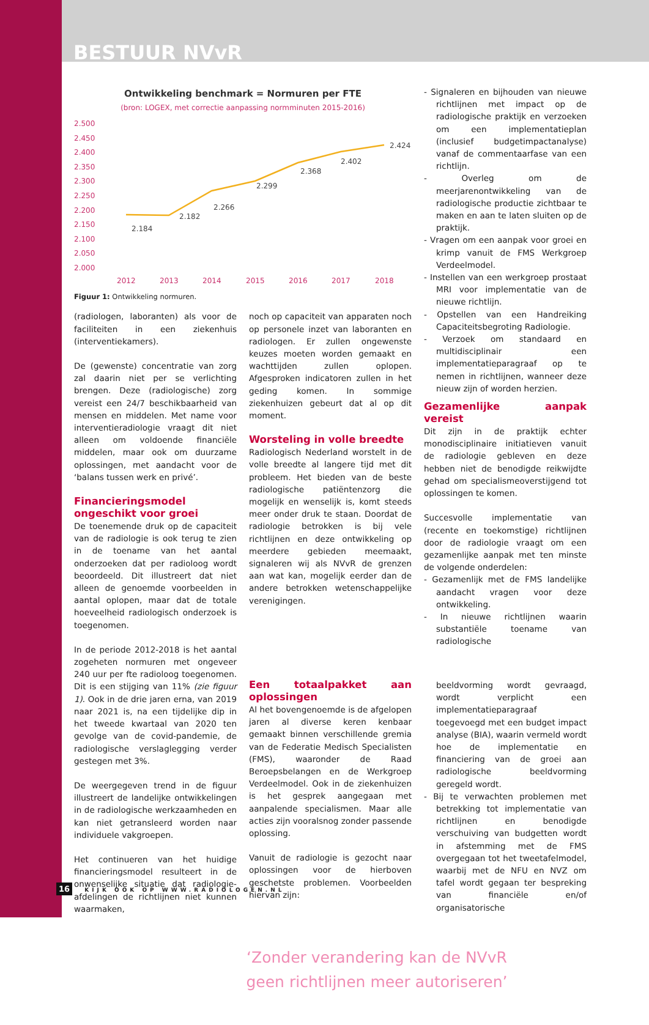BESTUUR NVvR
Ontwikkeling benchmark = Normuren per FTE
(bron: LOGEX, met correctie aanpassing normminuten 2015-2016)
2.500
2.450
2.400
2.350
2.300
2.250
2.200
2.150
2.100
2.050
2.000
2012
2013
2014
2015
2016
2017
2018
2.184
2.182
2.266
2.299
2.368
2.402
2.424
Figuur 1: Ontwikkeling normuren.
(radiologen, laboranten) als voor de faciliteiten in een ziekenhuis (interventiekamers).
De (gewenste) concentratie van zorg zal daarin niet per se verlichting brengen. Deze (radiologische) zorg vereist een 24/7 beschikbaarheid van mensen en middelen. Met name voor interventieradiologie vraagt dit niet alleen om voldoende financiële middelen, maar ook om duurzame oplossingen, met aandacht voor de ‘balans tussen werk en privé’.
Financieringsmodel ongeschikt voor groei
De toenemende druk op de capaciteit van de radiologie is ook terug te zien in de toename van het aantal onderzoeken dat per radioloog wordt beoordeeld. Dit illustreert dat niet alleen de genoemde voorbeelden in aantal oplopen, maar dat de totale hoeveelheid radiologisch onderzoek is toegenomen.
In de periode 2012-2018 is het aantal zogeheten normuren met ongeveer 240 uur per fte radioloog toegenomen. Dit is een stijging van 11% (zie figuur 1). Ook in de drie jaren erna, van 2019 naar 2021 is, na een tijdelijke dip in het tweede kwartaal van 2020 ten gevolge van de covid-pandemie, de radiologische verslaglegging verder gestegen met 3%.
De weergegeven trend in de figuur illustreert de landelijke ontwikkelingen in de radiologische werkzaamheden en kan niet getransleerd worden naar individuele vakgroepen.
Het continueren van het huidige financieringsmodel resulteert in de onwenselijke situatie dat radiologie-afdelingen de richtlijnen niet kunnen waarmaken,
noch op capaciteit van apparaten noch op personele inzet van laboranten en radiologen. Er zullen ongewenste keuzes moeten worden gemaakt en wachttijden zullen oplopen. Afgesproken indicatoren zullen in het geding komen. In sommige ziekenhuizen gebeurt dat al op dit moment.
Worsteling in volle breedte
Radiologisch Nederland worstelt in de volle breedte al langere tijd met dit probleem. Het bieden van de beste radiologische patiëntenzorg die mogelijk en wenselijk is, komt steeds meer onder druk te staan. Doordat de radiologie betrokken is bij vele richtlijnen en deze ontwikkeling op meerdere gebieden meemaakt, signaleren wij als NVvR de grenzen aan wat kan, mogelijk eerder dan de andere betrokken wetenschappelijke verenigingen.
- Signaleren en bijhouden van nieuwe richtlijnen met impact op de radiologische praktijk en verzoeken om een implementatieplan (inclusief budgetimpactanalyse) vanaf de commentaarfase van een richtlijn.
- Overleg om de meerjarenontwikkeling van de radiologische productie zichtbaar te maken en aan te laten sluiten op de praktijk.
- Vragen om een aanpak voor groei en krimp vanuit de FMS Werkgroep Verdeelmodel.
- Instellen van een werkgroep prostaat MRI voor implementatie van de nieuwe richtlijn.
- Opstellen van een Handreiking Capaciteitsbegroting Radiologie.
- Verzoek om standaard en multidisciplinair een implementatieparagraaf op te nemen in richtlijnen, wanneer deze nieuw zijn of worden herzien.
Gezamenlijke aanpak vereist
Dit zijn in de praktijk echter monodisciplinaire initiatieven vanuit de radiologie gebleven en deze hebben niet de benodigde reikwijdte gehad om specialismeoverstijgend tot oplossingen te komen.
Succesvolle implementatie van (recente en toekomstige) richtlijnen door de radiologie vraagt om een gezamenlijke aanpak met ten minste de volgende onderdelen:
- Gezamenlijk met de FMS landelijke aandacht vragen voor deze ontwikkeling.
- In nieuwe richtlijnen waarin substantiële toename van radiologische
‘Zonder verandering kan de NVvR
geen richtlijnen meer autoriseren’
Een totaalpakket aan oplossingen
Al het bovengenoemde is de afgelopen jaren al diverse keren kenbaar gemaakt binnen verschillende gremia van de Federatie Medisch Specialisten (FMS), waaronder de Raad Beroepsbelangen en de Werkgroep Verdeelmodel. Ook in de ziekenhuizen is het gesprek aangegaan met aanpalende specialismen. Maar alle acties zijn vooralsnog zonder passende oplossing.
Vanuit de radiologie is gezocht naar oplossingen voor de hierboven geschetste problemen. Voorbeelden hiervan zijn:
beeldvorming wordt gevraagd, wordt verplicht een implementatieparagraaf toegevoegd met een budget impact analyse (BIA), waarin vermeld wordt hoe de implementatie en financiering van de groei aan radiologische beeldvorming geregeld wordt.
- Bij te verwachten problemen met betrekking tot implementatie van richtlijnen en benodigde verschuiving van budgetten wordt in afstemming met de FMS overgegaan tot het tweetafelmodel, waarbij met de NFU en NVZ om tafel wordt gegaan ter bespreking van financiële en/of organisatorische
16 KIJK OOK OP WWW.RADIOLOGEN.NL